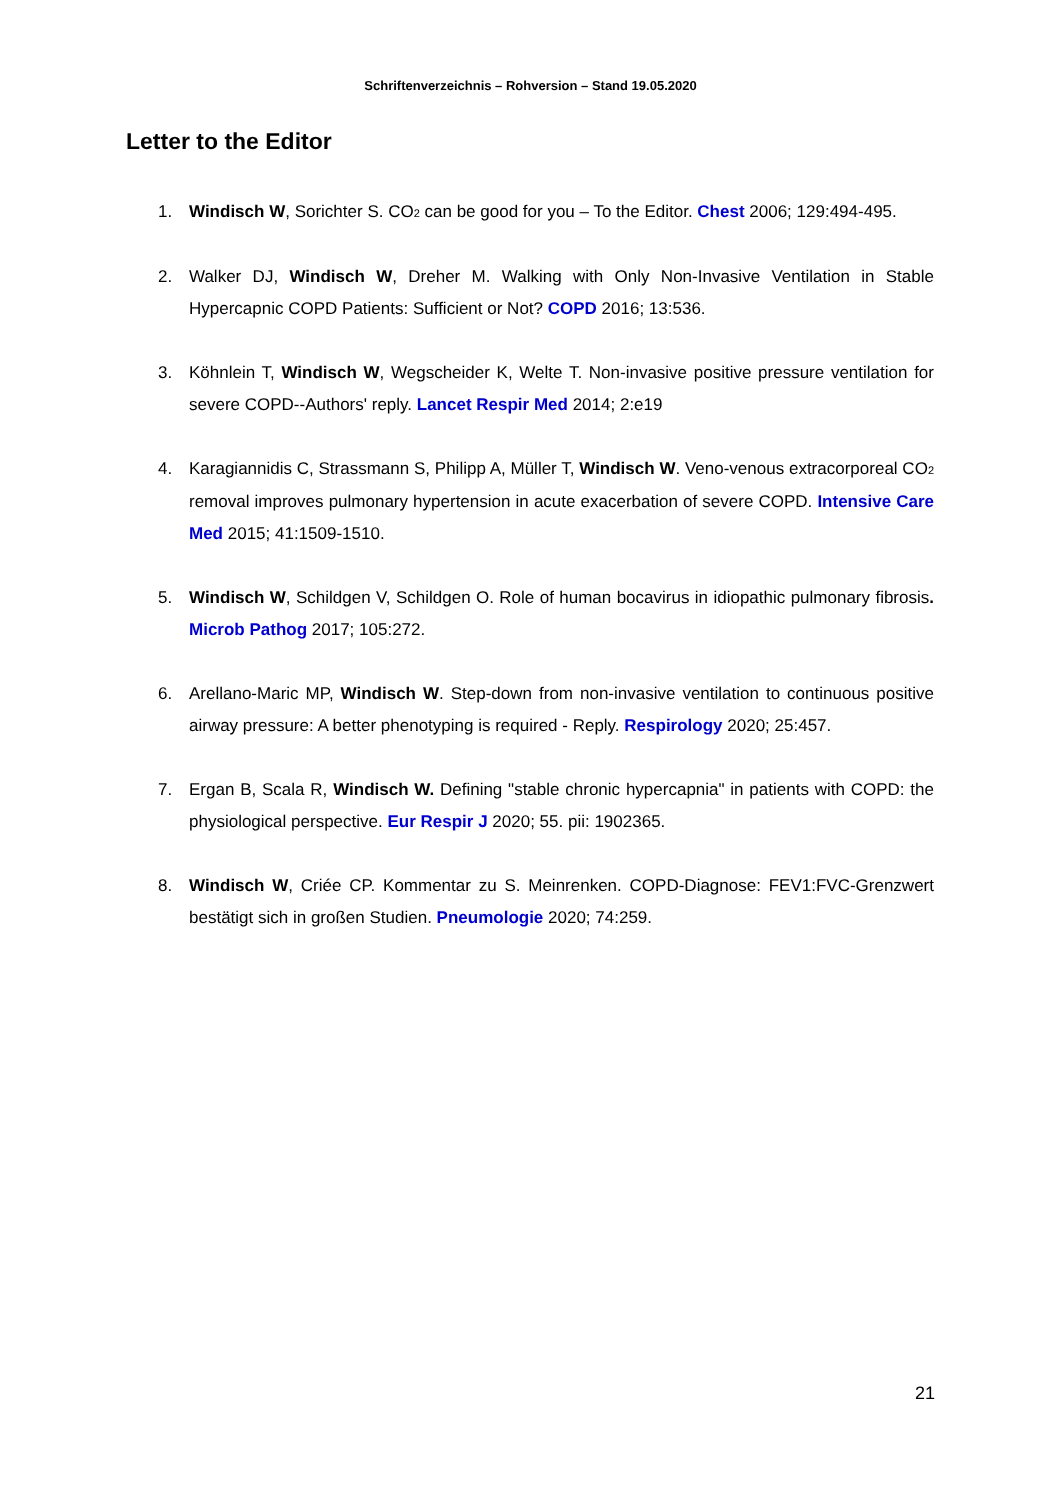Schriftenverzeichnis – Rohversion – Stand 19.05.2020
Letter to the Editor
1. Windisch W, Sorichter S. CO<sub>2</sub> can be good for you – To the Editor. Chest 2006; 129:494-495.
2. Walker DJ, Windisch W, Dreher M. Walking with Only Non-Invasive Ventilation in Stable Hypercapnic COPD Patients: Sufficient or Not? COPD 2016; 13:536.
3. Köhnlein T, Windisch W, Wegscheider K, Welte T. Non-invasive positive pressure ventilation for severe COPD--Authors' reply. Lancet Respir Med 2014; 2:e19
4. Karagiannidis C, Strassmann S, Philipp A, Müller T, Windisch W. Veno-venous extracorporeal CO<sub>2</sub> removal improves pulmonary hypertension in acute exacerbation of severe COPD. Intensive Care Med 2015; 41:1509-1510.
5. Windisch W, Schildgen V, Schildgen O. Role of human bocavirus in idiopathic pulmonary fibrosis. Microb Pathog 2017; 105:272.
6. Arellano-Maric MP, Windisch W. Step-down from non-invasive ventilation to continuous positive airway pressure: A better phenotyping is required - Reply. Respirology 2020; 25:457.
7. Ergan B, Scala R, Windisch W. Defining "stable chronic hypercapnia" in patients with COPD: the physiological perspective. Eur Respir J 2020; 55. pii: 1902365.
8. Windisch W, Criée CP. Kommentar zu S. Meinrenken. COPD-Diagnose: FEV1:FVC-Grenzwert bestätigt sich in großen Studien. Pneumologie 2020; 74:259.
21